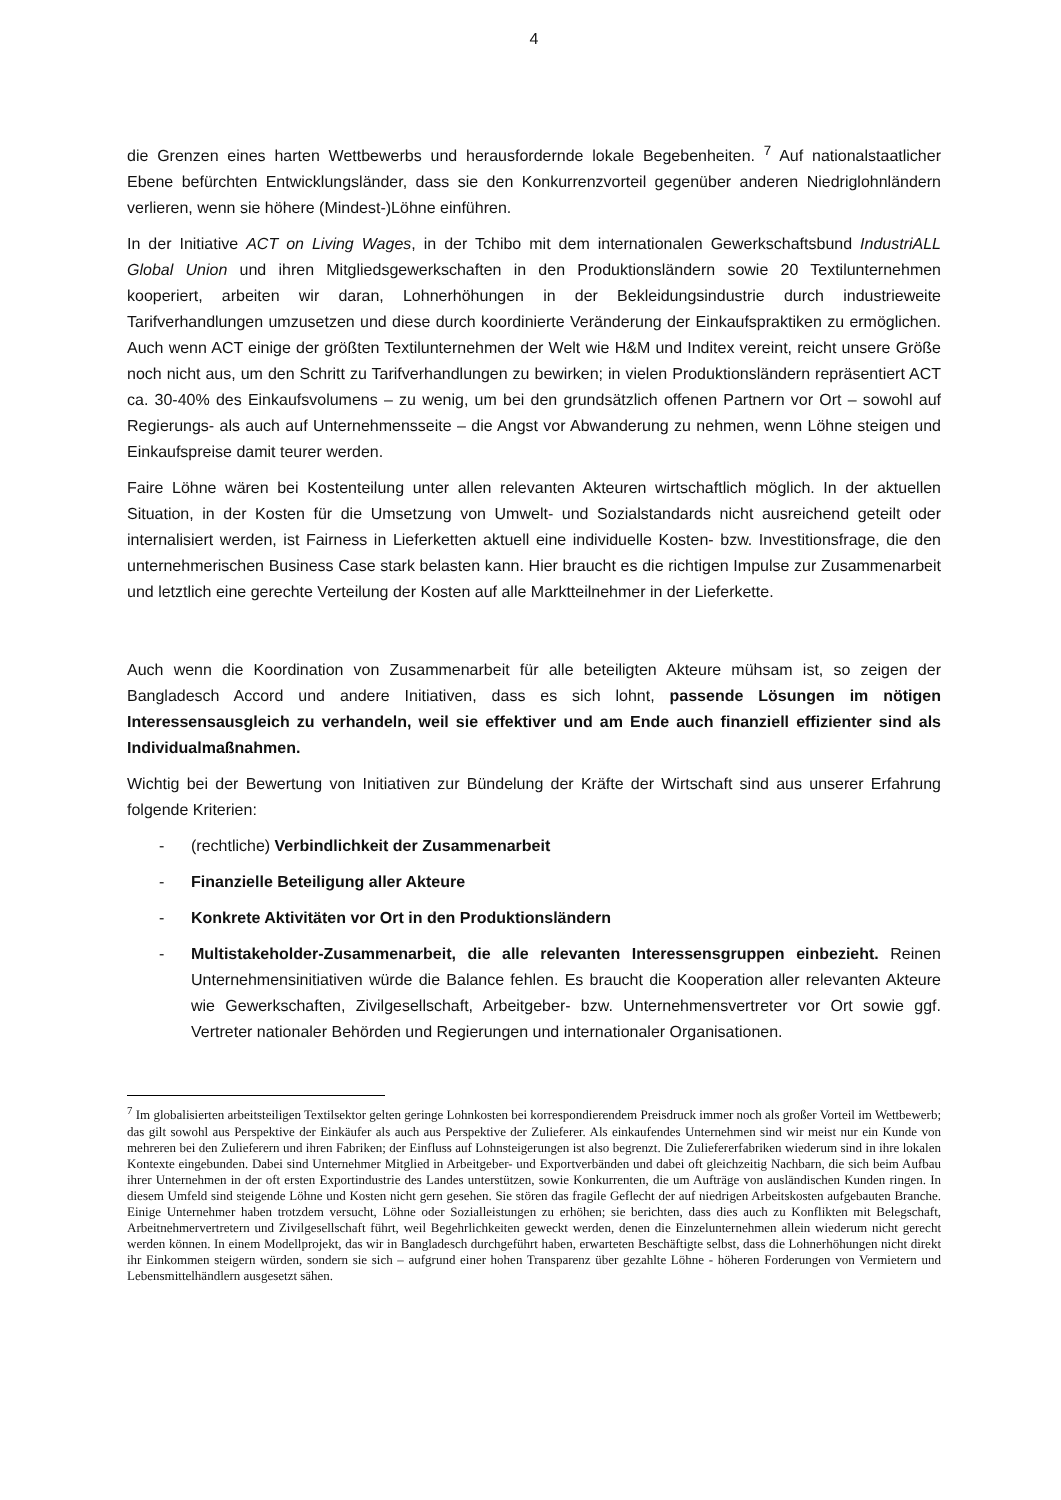4
die Grenzen eines harten Wettbewerbs und herausfordernde lokale Begebenheiten. <sup>7</sup> Auf nationalstaatlicher Ebene befürchten Entwicklungsländer, dass sie den Konkurrenzvorteil gegenüber anderen Niedriglohnländern verlieren, wenn sie höhere (Mindest-)Löhne einführen.
In der Initiative ACT on Living Wages, in der Tchibo mit dem internationalen Gewerkschaftsbund IndustriALL Global Union und ihren Mitgliedsgewerkschaften in den Produktionsländern sowie 20 Textilunternehmen kooperiert, arbeiten wir daran, Lohnerhöhungen in der Bekleidungsindustrie durch industrieweite Tarifverhandlungen umzusetzen und diese durch koordinierte Veränderung der Einkaufspraktiken zu ermöglichen. Auch wenn ACT einige der größten Textilunternehmen der Welt wie H&M und Inditex vereint, reicht unsere Größe noch nicht aus, um den Schritt zu Tarifverhandlungen zu bewirken; in vielen Produktionsländern repräsentiert ACT ca. 30-40% des Einkaufsvolumens – zu wenig, um bei den grundsätzlich offenen Partnern vor Ort – sowohl auf Regierungs- als auch auf Unternehmensseite – die Angst vor Abwanderung zu nehmen, wenn Löhne steigen und Einkaufspreise damit teurer werden.
Faire Löhne wären bei Kostenteilung unter allen relevanten Akteuren wirtschaftlich möglich. In der aktuellen Situation, in der Kosten für die Umsetzung von Umwelt- und Sozialstandards nicht ausreichend geteilt oder internalisiert werden, ist Fairness in Lieferketten aktuell eine individuelle Kosten- bzw. Investitionsfrage, die den unternehmerischen Business Case stark belasten kann. Hier braucht es die richtigen Impulse zur Zusammenarbeit und letztlich eine gerechte Verteilung der Kosten auf alle Marktteilnehmer in der Lieferkette.
Auch wenn die Koordination von Zusammenarbeit für alle beteiligten Akteure mühsam ist, so zeigen der Bangladesch Accord und andere Initiativen, dass es sich lohnt, passende Lösungen im nötigen Interessensausgleich zu verhandeln, weil sie effektiver und am Ende auch finanziell effizienter sind als Individualmaßnahmen.
Wichtig bei der Bewertung von Initiativen zur Bündelung der Kräfte der Wirtschaft sind aus unserer Erfahrung folgende Kriterien:
- (rechtliche) Verbindlichkeit der Zusammenarbeit
- Finanzielle Beteiligung aller Akteure
- Konkrete Aktivitäten vor Ort in den Produktionsländern
- Multistakeholder-Zusammenarbeit, die alle relevanten Interessensgruppen einbezieht. Reinen Unternehmensinitiativen würde die Balance fehlen. Es braucht die Kooperation aller relevanten Akteure wie Gewerkschaften, Zivilgesellschaft, Arbeitgeber- bzw. Unternehmensvertreter vor Ort sowie ggf. Vertreter nationaler Behörden und Regierungen und internationaler Organisationen.
<sup>7</sup> Im globalisierten arbeitsteiligen Textilsektor gelten geringe Lohnkosten bei korrespondierendem Preisdruck immer noch als großer Vorteil im Wettbewerb; das gilt sowohl aus Perspektive der Einkäufer als auch aus Perspektive der Zulieferer. Als einkaufendes Unternehmen sind wir meist nur ein Kunde von mehreren bei den Zulieferern und ihren Fabriken; der Einfluss auf Lohnsteigerungen ist also begrenzt. Die Zuliefererfabriken wiederum sind in ihre lokalen Kontexte eingebunden. Dabei sind Unternehmer Mitglied in Arbeitgeber- und Exportverbänden und dabei oft gleichzeitig Nachbarn, die sich beim Aufbau ihrer Unternehmen in der oft ersten Exportindustrie des Landes unterstützen, sowie Konkurrenten, die um Aufträge von ausländischen Kunden ringen. In diesem Umfeld sind steigende Löhne und Kosten nicht gern gesehen. Sie stören das fragile Geflecht der auf niedrigen Arbeitskosten aufgebauten Branche. Einige Unternehmer haben trotzdem versucht, Löhne oder Sozialleistungen zu erhöhen; sie berichten, dass dies auch zu Konflikten mit Belegschaft, Arbeitnehmervertretern und Zivilgesellschaft führt, weil Begehrlichkeiten geweckt werden, denen die Einzelunternehmen allein wiederum nicht gerecht werden können. In einem Modellprojekt, das wir in Bangladesch durchgeführt haben, erwarteten Beschäftigte selbst, dass die Lohnerhöhungen nicht direkt ihr Einkommen steigern würden, sondern sie sich – aufgrund einer hohen Transparenz über gezahlte Löhne - höheren Forderungen von Vermietern und Lebensmittelhändlern ausgesetzt sähen.